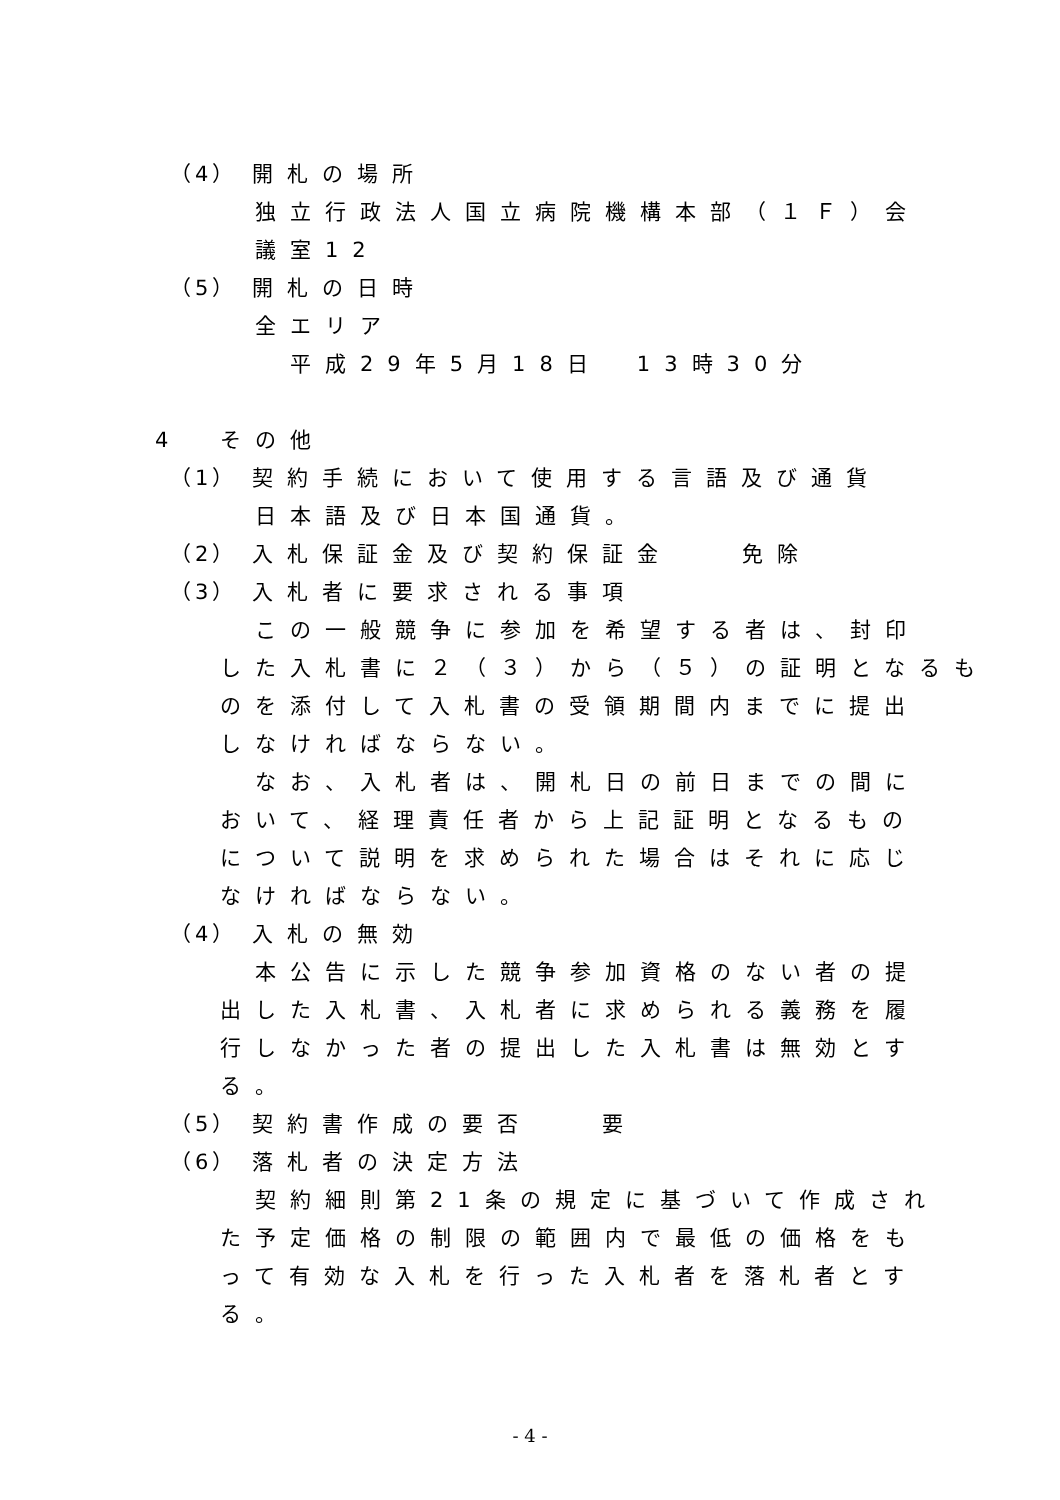（4） 開札の場所
独立行政法人国立病院機構本部（１Ｆ）会
議室12
（5） 開札の日時
全エリア
平成29年5月18日　13時30分
4 その他
（1） 契約手続において使用する言語及び通貨
日本語及び日本国通貨。
（2） 入札保証金及び契約保証金　　免除
（3） 入札者に要求される事項
この一般競争に参加を希望する者は、封印
した入札書に２（３）から（５）の証明となるも
のを添付して入札書の受領期間内までに提出
しなければならない。
なお、入札者は、開札日の前日までの間に
おいて、経理責任者から上記証明となるもの
について説明を求められた場合はそれに応じ
なければならない。
（4） 入札の無効
本公告に示した競争参加資格のない者の提
出した入札書、入札者に求められる義務を履
行しなかった者の提出した入札書は無効とす
る。
（5） 契約書作成の要否　　要
（6） 落札者の決定方法
契約細則第21条の規定に基づいて作成され
た予定価格の制限の範囲内で最低の価格をも
って有効な入札を行った入札者を落札者とす
る。
- 4 -